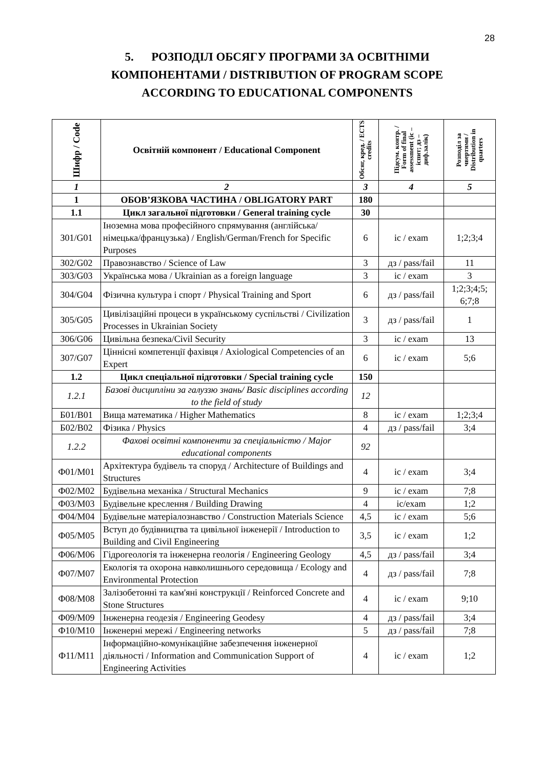28
5. РОЗПОДІЛ ОБСЯГУ ПРОГРАМИ ЗА ОСВІТНІМИ КОМПОНЕНТАМИ / DISTRIBUTION OF PROGRAM SCOPE ACCORDING TO EDUCATIONAL COMPONENTS
| Шифр / Code | Освітній компонент / Educational Component | Обсяг, кред. / ECTS credits | Підсум. контр. / Form of final assessment (іс – іспит; дз – диф.залік) | Розподіл за чвертями / Distribution in quarters |
| --- | --- | --- | --- | --- |
| 1 | 2 | 3 | 4 | 5 |
| 1 | ОБОВ’ЯЗКОВА ЧАСТИНА / OBLIGATORY PART | 180 | | |
| 1.1 | Цикл загальної підготовки / General training cycle | 30 | | |
| З01/G01 | Іноземна мова професійного спрямування (англійська/німецька/французька) / English/German/French for Specific Purposes | 6 | іс / exam | 1;2;3;4 |
| З02/G02 | Правознавство / Science of Law | 3 | дз / pass/fail | 11 |
| З03/G03 | Українська мова / Ukrainian as a foreign language | 3 | іс / exam | 3 |
| З04/G04 | Фізична культура і спорт / Physical Training and Sport | 6 | дз / pass/fail | 1;2;3;4;5; 6;7;8 |
| З05/G05 | Цивілізаційні процеси в українському суспільстві / Civilization Processes in Ukrainian Society | 3 | дз / pass/fail | 1 |
| З06/G06 | Цивільна безпека/Civil Security | 3 | іс / exam | 13 |
| З07/G07 | Ціннісні компетенції фахівця / Axiological Competencies of an Expert | 6 | іс / exam | 5;6 |
| 1.2 | Цикл спеціальної підготовки / Special training cycle | 150 | | |
| 1.2.1 | Базові дисципліни за галуззю знань/ Basic disciplines according to the field of study | 12 | | |
| Б01/B01 | Вища математика / Higher Mathematics | 8 | іс / exam | 1;2;3;4 |
| Б02/B02 | Фізика / Physics | 4 | дз / pass/fail | 3;4 |
| 1.2.2 | Фахові освітні компоненти за спеціальністю / Major educational components | 92 | | |
| Ф01/M01 | Архітектура будівель та споруд / Architecture of Buildings and Structures | 4 | іс / exam | 3;4 |
| Ф02/M02 | Будівельна механіка / Structural Mechanics | 9 | іс / exam | 7;8 |
| Ф03/M03 | Будівельне креслення / Building Drawing | 4 | іс/exam | 1;2 |
| Ф04/M04 | Будівельне матеріалознавство / Construction Materials Science | 4,5 | іс / exam | 5;6 |
| Ф05/M05 | Вступ до будівництва та цивільної інженерії / Introduction to Building and Civil Engineering | 3,5 | іс / exam | 1;2 |
| Ф06/M06 | Гідрогеологія та інженерна геологія / Engineering Geology | 4,5 | дз / pass/fail | 3;4 |
| Ф07/M07 | Екологія та охорона навколишнього середовища / Ecology and Environmental Protection | 4 | дз / pass/fail | 7;8 |
| Ф08/M08 | Залізобетонні та кам'яні конструкції / Reinforced Concrete and Stone Structures | 4 | іс / exam | 9;10 |
| Ф09/M09 | Інженерна геодезія / Engineering Geodesy | 4 | дз / pass/fail | 3;4 |
| Ф10/M10 | Інженерні мережі / Engineering networks | 5 | дз / pass/fail | 7;8 |
| Ф11/M11 | Інформаційно-комунікаційне забезпечення інженерної діяльності / Information and Communication Support of Engineering Activities | 4 | іс / exam | 1;2 |